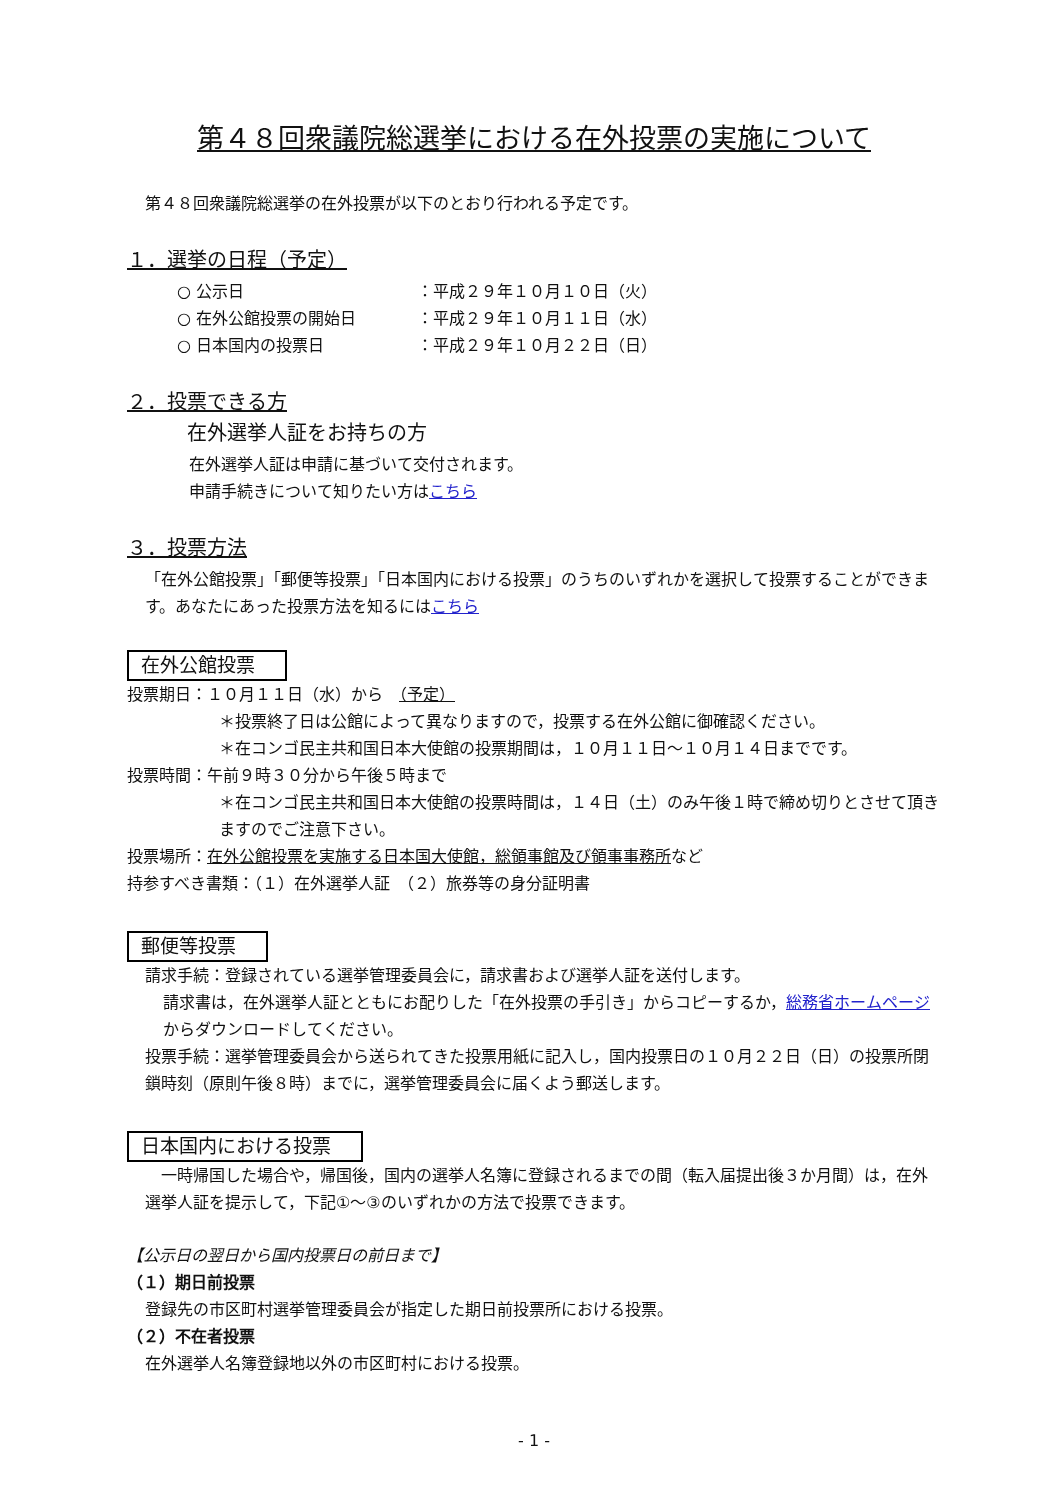第４８回衆議院総選挙における在外投票の実施について
第４８回衆議院総選挙の在外投票が以下のとおり行われる予定です。
１．選挙の日程（予定）
○ 公示日 ：平成２９年１０月１０日（火）
○ 在外公館投票の開始日 ：平成２９年１０月１１日（水）
○ 日本国内の投票日 ：平成２９年１０月２２日（日）
２．投票できる方
在外選挙人証をお持ちの方
在外選挙人証は申請に基づいて交付されます。
申請手続きについて知りたい方はこちら
３．投票方法
「在外公館投票」「郵便等投票」「日本国内における投票」のうちのいずれかを選択して投票することができます。あなたにあった投票方法を知るにはこちら
在外公館投票
投票期日：１０月１１日（水）から　（予定）
＊投票終了日は公館によって異なりますので，投票する在外公館に御確認ください。
＊在コンゴ民主共和国日本大使館の投票期間は，１０月１１日～１０月１４日までです。
投票時間：午前９時３０分から午後５時まで
＊在コンゴ民主共和国日本大使館の投票時間は，１４日（土）のみ午後１時で締め切りとさせて頂きますのでご注意下さい。
投票場所：在外公館投票を実施する日本国大使館，総領事館及び領事事務所など
持参すべき書類：（１）在外選挙人証　（２）旅券等の身分証明書
郵便等投票
請求手続：登録されている選挙管理委員会に，請求書および選挙人証を送付します。
請求書は，在外選挙人証とともにお配りした「在外投票の手引き」からコピーするか，総務省ホームページからダウンロードしてください。
投票手続：選挙管理委員会から送られてきた投票用紙に記入し，国内投票日の１０月２２日（日）の投票所閉鎖時刻（原則午後８時）までに，選挙管理委員会に届くよう郵送します。
日本国内における投票
　一時帰国した場合や，帰国後，国内の選挙人名簿に登録されるまでの間（転入届提出後３か月間）は，在外選挙人証を提示して，下記①～③のいずれかの方法で投票できます。
【公示日の翌日から国内投票日の前日まで】
（１）期日前投票
登録先の市区町村選挙管理委員会が指定した期日前投票所における投票。
（２）不在者投票
在外選挙人名簿登録地以外の市区町村における投票。
- 1 -